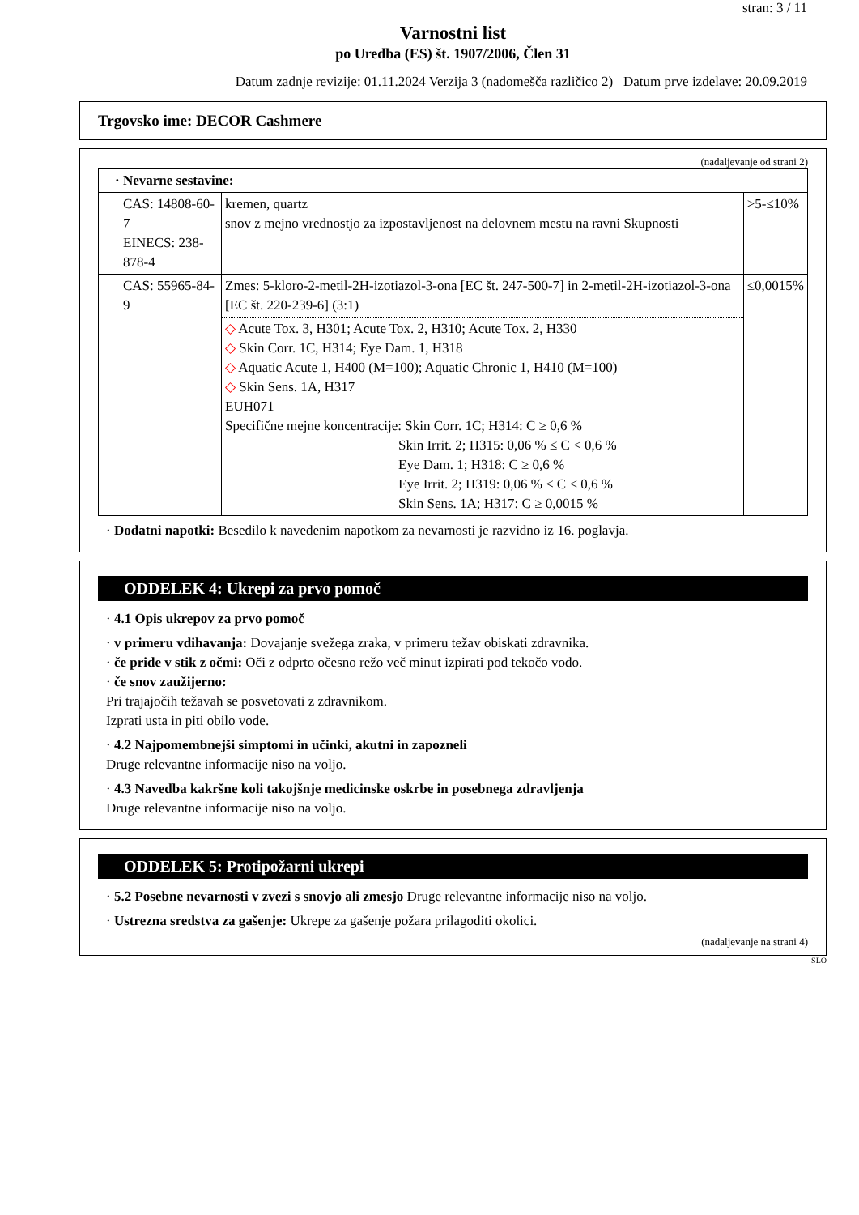stran: 3 / 11
Varnostni list
po Uredba (ES) št. 1907/2006, Člen 31
Datum zadnje revizije: 01.11.2024 Verzija 3 (nadomešča različico 2) Datum prve izdelave: 20.09.2019
Trgovsko ime: DECOR Cashmere
(nadaljevanje od strani 2)
| · Nevarne sestavine: | | |
| CAS: 14808-60-7 EINECS: 238-878-4 | kremen, quartz snov z mejno vrednostjo za izpostavljenost na delovnem mestu na ravni Skupnosti | >5-≤10% |
| CAS: 55965-84-9 | Zmes: 5-kloro-2-metil-2H-izotiazol-3-ona [EC št. 247-500-7] in 2-metil-2H-izotiazol-3-ona [EC št. 220-239-6] (3:1) ◇ Acute Tox. 3, H301; Acute Tox. 2, H310; Acute Tox. 2, H330 ◇ Skin Corr. 1C, H314; Eye Dam. 1, H318 ◇ Aquatic Acute 1, H400 (M=100); Aquatic Chronic 1, H410 (M=100) ◇ Skin Sens. 1A, H317 EUH071 Specifične mejne koncentracije: Skin Corr. 1C; H314: C ≥ 0,6 % Skin Irrit. 2; H315: 0,06 % ≤ C < 0,6 % Eye Dam. 1; H318: C ≥ 0,6 % Eye Irrit. 2; H319: 0,06 % ≤ C < 0,6 % Skin Sens. 1A; H317: C ≥ 0,0015 % | ≤0,0015% |
· Dodatni napotki: Besedilo k navedenim napotkom za nevarnosti je razvidno iz 16. poglavja.
ODDELEK 4: Ukrepi za prvo pomoč
· 4.1 Opis ukrepov za prvo pomoč
· v primeru vdihavanja: Dovajanje svežega zraka, v primeru težav obiskati zdravnika.
· če pride v stik z očmi: Oči z odprto očesno režo več minut izpirati pod tekočo vodo.
· če snov zaužijerno:
Pri trajajočih težavah se posvetovati z zdravnikom.
Izprati usta in piti obilo vode.
· 4.2 Najpomembnejši simptomi in učinki, akutni in zapozneli
Druge relevantne informacije niso na voljo.
· 4.3 Navedba kakršne koli takojšnje medicinske oskrbe in posebnega zdravljenja
Druge relevantne informacije niso na voljo.
ODDELEK 5: Protipožarni ukrepi
· 5.2 Posebne nevarnosti v zvezi s snovjo ali zmesjo Druge relevantne informacije niso na voljo.
· Ustrezna sredstva za gašenje: Ukrepe za gašenje požara prilagoditi okolici.
(nadaljevanje na strani 4)
SLO